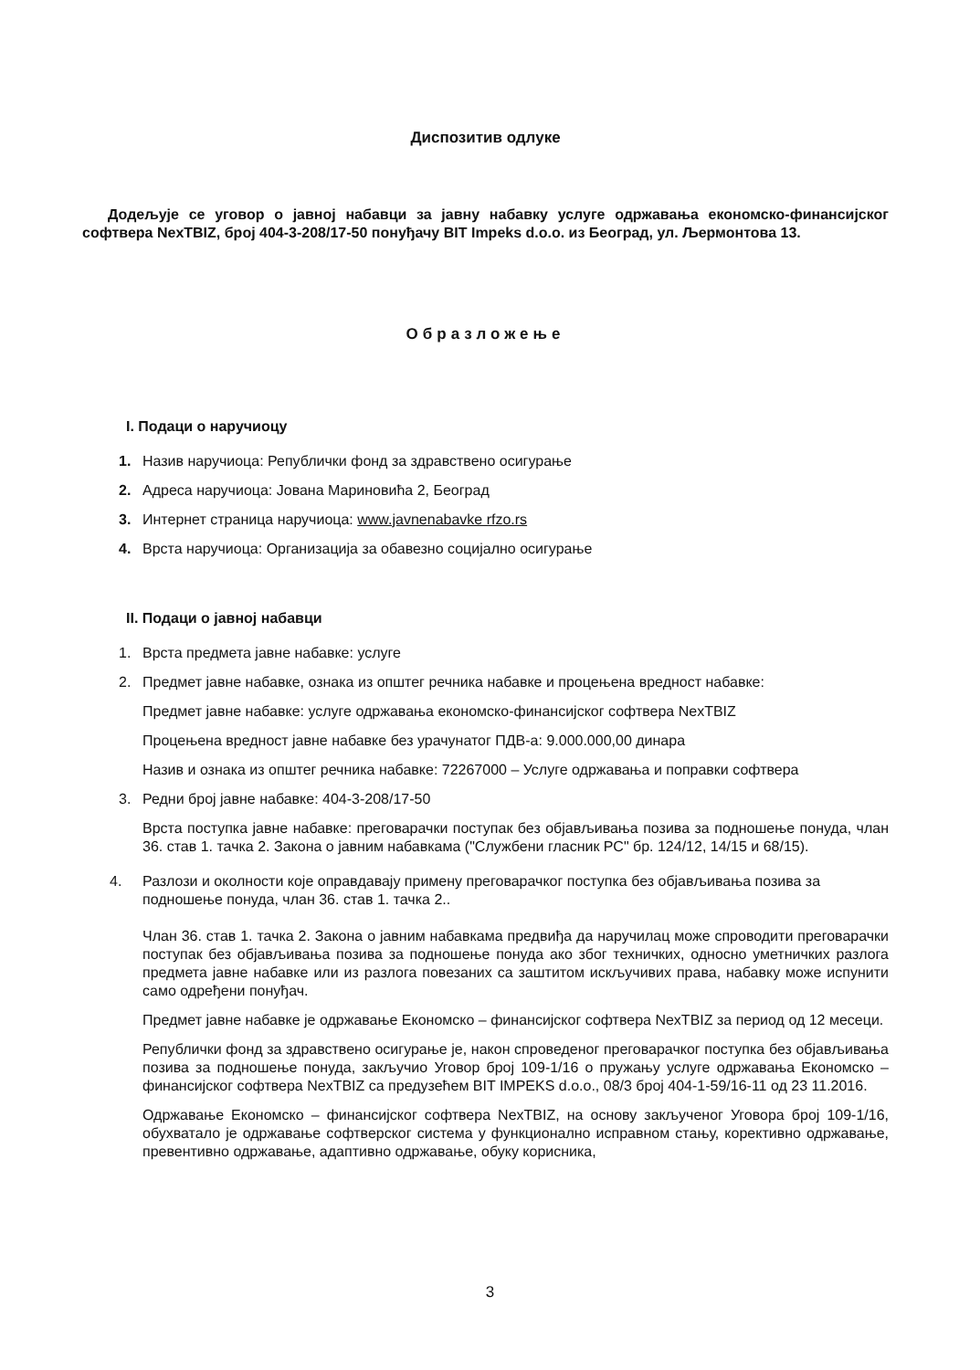Диспозитив одлуке
Додељује се уговор о јавној набавци за јавну набавку услуге одржавања економско-финансијског софтвера NexTBIZ, број 404-3-208/17-50 понуђачу BIT Impeks d.o.o. из Београд, ул. Љермонтова 13.
Образложење
I. Подаци о наручиоцу
1. Назив наручиоца: Републички фонд за здравствено осигурање
2. Адреса наручиоца: Јована Мариновића 2, Београд
3. Интернет страница наручиоца: www.javnenabavke rfzo.rs
4. Врста наручиоца: Организација за обавезно социјално осигурање
II. Подаци о јавној набавци
1. Врста предмета јавне набавке: услуге
2. Предмет јавне набавке, ознака из општег речника набавке и процењена вредност набавке:
Предмет јавне набавке: услуге одржавања економско-финансијског софтвера NexTBIZ
Процењена вредност јавне набавке без урачунатог ПДВ-а: 9.000.000,00 динара
Назив и ознака из општег речника набавке: 72267000 – Услуге одржавања и поправки софтвера
3. Редни број јавне набавке: 404-3-208/17-50
Врста поступка јавне набавке: преговарачки поступак без објављивања позива за подношење понуда, члан 36. став 1. тачка 2. Закона о јавним набавкама ("Службени гласник РС" бр. 124/12, 14/15 и 68/15).
4. Разлози и околности које оправдавају примену преговарачког поступка без објављивања позива за подношење понуда, члан 36. став 1. тачка 2..
Члан 36. став 1. тачка 2. Закона о јавним набавкама предвиђа да наручилац може спроводити преговарачки поступак без објављивања позива за подношење понуда ако због техничких, односно уметничких разлога предмета јавне набавке или из разлога повезаних са заштитом искључивих права, набавку може испунити само одређени понуђач.
Предмет јавне набавке је одржавање Економско – финансијског софтвера NexTBIZ за период од 12 месеци.
Републички фонд за здравствено осигурање је, након спроведеног преговарачког поступка без објављивања позива за подношење понуда, закључио Уговор број 109-1/16 о пружању услуге одржавања Економско – финансијског софтвера NexTBIZ са предузећем BIT IMPEKS d.o.o., 08/3 број 404-1-59/16-11 од 23 11.2016.
Одржавање Економско – финансијског софтвера NexTBIZ, на основу закљученог Уговора број 109-1/16, обухватало је одржавање софтверског система у функционално исправном стању, корективно одржавање, превентивно одржавање, адаптивно одржавање, обуку корисника,
3